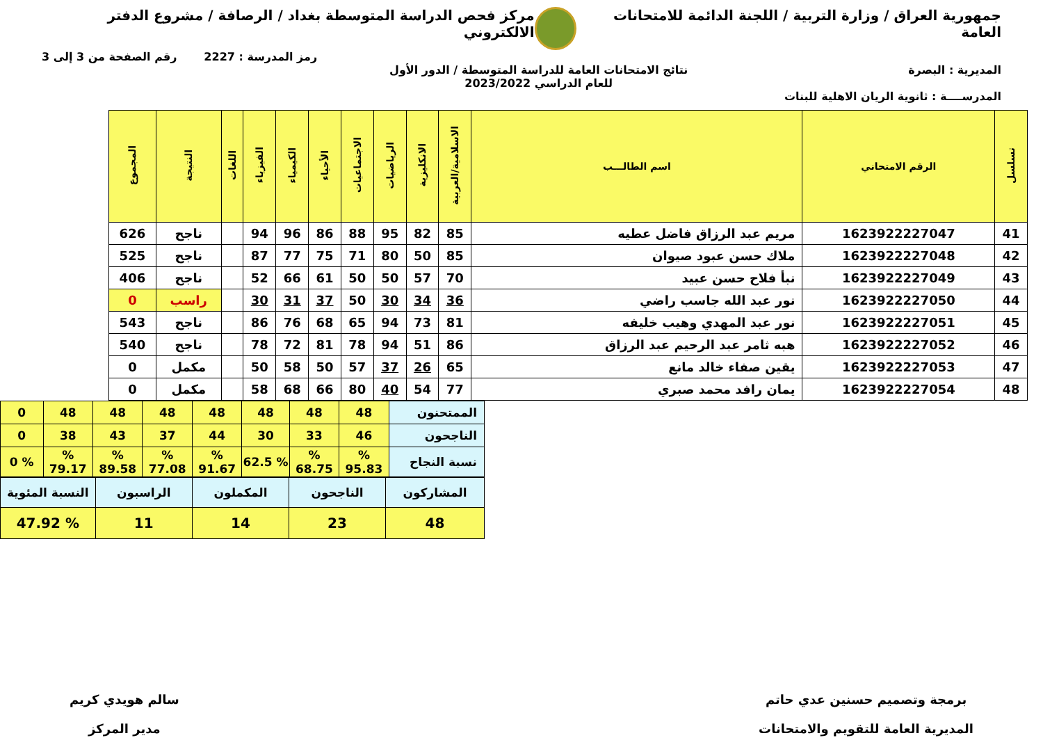جمهورية العراق / وزارة التربية / اللجنة الدائمة للامتحانات العامة
مركز فحص الدراسة المتوسطة بغداد / الرصافة / مشروع الدفتر الالكتروني
رمز المدرسة : 2227 رقم الصفحة من 3 إلى 3
المديرية : البصرة نتائج الامتحانات العامة للدراسة المتوسطة / الدور الأول
للعام الدراسي 2023/2022
المدرســــة : ثانوية الريان الاهلية للبنات
| تسلسل | الرقم الامتحاني | اسم الطالـــب | الاسلامية/العربية | الانكليزية | الرياضيات | الاجتماعيات | الأحياء | الكيمياء | الفيزياء | اللغات | النتيجة | المجموع |
| --- | --- | --- | --- | --- | --- | --- | --- | --- | --- | --- | --- | --- |
| 41 | 1623922227047 | مريم عبد الرزاق فاضل عطيه | 85 | 82 | 95 | 88 | 86 | 96 | 94 | | ناجح | 626 |
| 42 | 1623922227048 | ملاك حسن عبود صيوان | 85 | 50 | 80 | 71 | 75 | 77 | 87 | | ناجح | 525 |
| 43 | 1623922227049 | نبأ فلاح حسن عبيد | 70 | 57 | 50 | 50 | 61 | 66 | 52 | | ناجح | 406 |
| 44 | 1623922227050 | نور عبد الله جاسب راضي | 36 | 34 | 30 | 50 | 37 | 31 | 30 | | راسب | 0 |
| 45 | 1623922227051 | نور عبد المهدي وهيب خليفه | 81 | 73 | 94 | 65 | 68 | 76 | 86 | | ناجح | 543 |
| 46 | 1623922227052 | هبه ثامر عبد الرحيم عبد الرزاق | 86 | 51 | 94 | 78 | 81 | 72 | 78 | | ناجح | 540 |
| 47 | 1623922227053 | يقين صفاء خالد مانع | 65 | 26 | 37 | 57 | 50 | 58 | 50 | | مكمل | 0 |
| 48 | 1623922227054 | يمان رافد محمد صبري | 77 | 54 | 40 | 80 | 66 | 68 | 58 | | مكمل | 0 |
| الممتحنون | 48 | 48 | 48 | 48 | 48 | 48 | 48 | 0 |
| الناجحون | 46 | 33 | 30 | 44 | 37 | 43 | 38 | 0 |
| نسبة النجاح | % 95.83 | % 68.75 | % 62.5 | % 91.67 | % 77.08 | % 89.58 | % 79.17 | % 0 |
| المشاركون | الناجحون | المكملون | الراسبون | النسبة المئوية |
| 48 | 23 | 14 | 11 | % 47.92 |
برمجة وتصميم حسنين عدي حاتم
المديرية العامة للتقويم والامتحانات
سالم هويدي كريم
مدير المركز